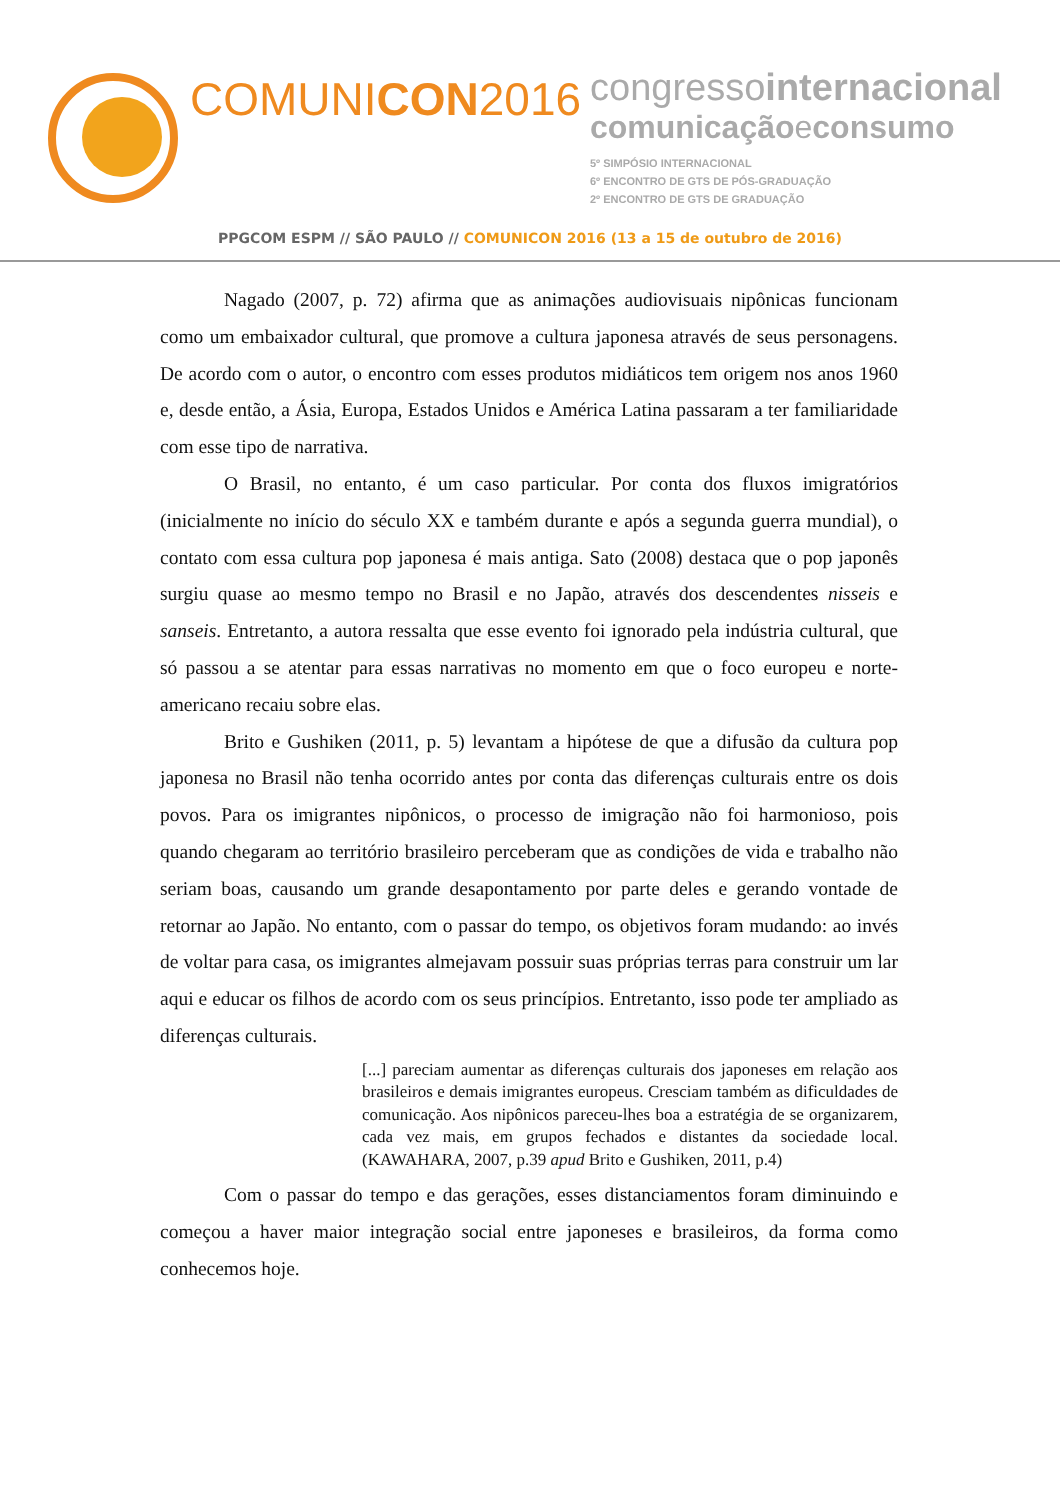COMUNICON2016
congressointernacional
comunicaçãoeconsumo
5º SIMPÓSIO INTERNACIONAL
6º ENCONTRO DE GTS DE PÓS-GRADUAÇÃO
2º ENCONTRO DE GTS DE GRADUAÇÃO
PPGCOM ESPM // SÃO PAULO // COMUNICON 2016 (13 a 15 de outubro de 2016)
Nagado (2007, p. 72) afirma que as animações audiovisuais nipônicas funcionam como um embaixador cultural, que promove a cultura japonesa através de seus personagens. De acordo com o autor, o encontro com esses produtos midiáticos tem origem nos anos 1960 e, desde então, a Ásia, Europa, Estados Unidos e América Latina passaram a ter familiaridade com esse tipo de narrativa.
O Brasil, no entanto, é um caso particular. Por conta dos fluxos imigratórios (inicialmente no início do século XX e também durante e após a segunda guerra mundial), o contato com essa cultura pop japonesa é mais antiga. Sato (2008) destaca que o pop japonês surgiu quase ao mesmo tempo no Brasil e no Japão, através dos descendentes nisseis e sanseis. Entretanto, a autora ressalta que esse evento foi ignorado pela indústria cultural, que só passou a se atentar para essas narrativas no momento em que o foco europeu e norte-americano recaiu sobre elas.
Brito e Gushiken (2011, p. 5) levantam a hipótese de que a difusão da cultura pop japonesa no Brasil não tenha ocorrido antes por conta das diferenças culturais entre os dois povos. Para os imigrantes nipônicos, o processo de imigração não foi harmonioso, pois quando chegaram ao território brasileiro perceberam que as condições de vida e trabalho não seriam boas, causando um grande desapontamento por parte deles e gerando vontade de retornar ao Japão. No entanto, com o passar do tempo, os objetivos foram mudando: ao invés de voltar para casa, os imigrantes almejavam possuir suas próprias terras para construir um lar aqui e educar os filhos de acordo com os seus princípios. Entretanto, isso pode ter ampliado as diferenças culturais.
[...] pareciam aumentar as diferenças culturais dos japoneses em relação aos brasileiros e demais imigrantes europeus. Cresciam também as dificuldades de comunicação. Aos nipônicos pareceu-lhes boa a estratégia de se organizarem, cada vez mais, em grupos fechados e distantes da sociedade local. (KAWAHARA, 2007, p.39 apud Brito e Gushiken, 2011, p.4)
Com o passar do tempo e das gerações, esses distanciamentos foram diminuindo e começou a haver maior integração social entre japoneses e brasileiros, da forma como conhecemos hoje.